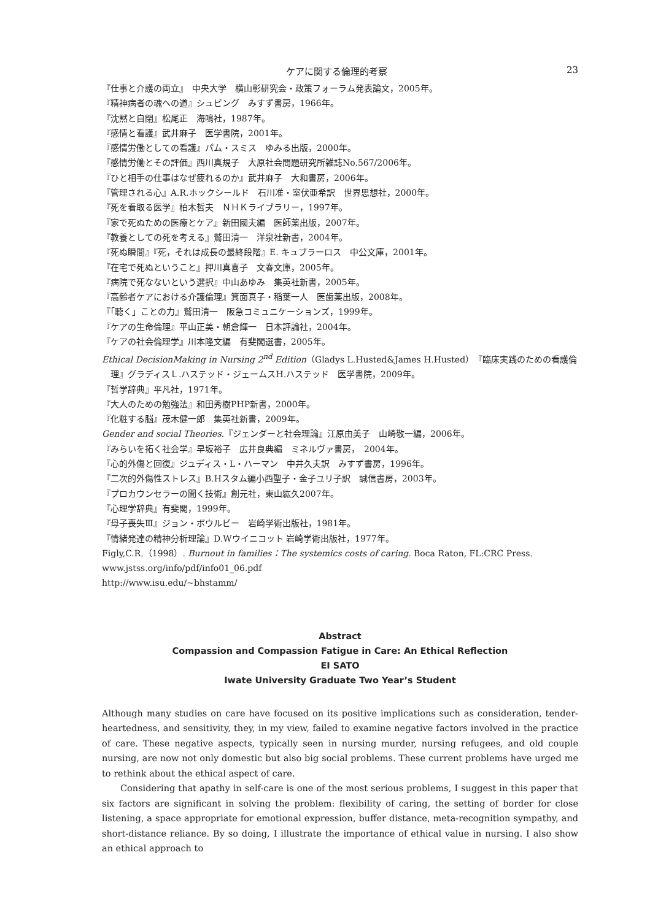ケアに関する倫理的考察 23
『仕事と介護の両立』　中央大学　横山彰研究会・政策フォーラム発表論文，2005年。
『精神病者の魂への道』シュビング　みすず書房，1966年。
『沈黙と自閉』松尾正　海鳴社，1987年。
『感情と看護』武井麻子　医学書院，2001年。
『感情労働としての看護』パム・スミス　ゆみる出版，2000年。
『感情労働とその評価』西川真規子　大原社会問題研究所雑誌No.567/2006年。
『ひと相手の仕事はなぜ疲れるのか』武井麻子　大和書房，2006年。
『管理される心』A.R.ホックシールド　石川准・室伏亜希訳　世界思想社，2000年。
『死を看取る医学』柏木哲夫　ＮＨＫライブラリー，1997年。
『家で死ぬための医療とケア』新田國夫編　医師薬出版，2007年。
『教養としての死を考える』鷲田清一　洋泉社新書，2004年。
『死ぬ瞬間』『死，それは成長の最終段階』E. キュブラーロス　中公文庫，2001年。
『在宅で死ぬということ』押川真喜子　文春文庫，2005年。
『病院で死なないという選択』中山あゆみ　集英社新書，2005年。
『高齢者ケアにおける介護倫理』箕面真子・稲葉一人　医歯薬出版，2008年。
『「聴く」ことの力』鷲田清一　阪急コミュニケーションズ，1999年。
『ケアの生命倫理』平山正美・朝倉輝一　日本評論社，2004年。
『ケアの社会倫理学』川本隆文編　有斐閣選書，2005年。
Ethical DecisionMaking in Nursing 2<sup>nd</sup> Edition（Gladys L.Husted&James H.Husted）『臨床実践のための看護倫理』グラディスＬ.ハステッド・ジェームスH.ハステッド　医学書院，2009年。
『哲学辞典』平凡社，1971年。
『大人のための勉強法』和田秀樹PHP新書，2000年。
『化粧する脳』茂木健一郎　集英社新書，2009年。
Gender and social Theories.『ジェンダーと社会理論』江原由美子　山崎敬一編，2006年。
『みらいを拓く社会学』早坂裕子　広井良典編　ミネルヴァ書房，　2004年。
『心的外傷と回復』ジュディス・L・ハーマン　中井久夫訳　みすず書房，1996年。
『二次的外傷性ストレス』B.Hスタム編小西聖子・金子ユリ子訳　誠信書房，2003年。
『プロカウンセラーの聞く技術』創元社，東山紘久2007年。
『心理学辞典』有斐閣，1999年。
『母子喪失Ⅲ』ジョン・ボウルビー　岩崎学術出版社，1981年。
『情緒発達の精神分析理論』D.Wウイニコット 岩崎学術出版社，1977年。
Figly,C.R.（1998）. Burnout in families：The systemics costs of caring. Boca Raton, FL:CRC Press.
www.jstss.org/info/pdf/info01_06.pdf
http://www.isu.edu/~bhstamm/
Abstract
Compassion and Compassion Fatigue in Care: An Ethical Reflection
EI SATO
Iwate University Graduate Two Year’s Student
Although many studies on care have focused on its positive implications such as consideration, tender-heartedness, and sensitivity, they, in my view, failed to examine negative factors involved in the practice of care. These negative aspects, typically seen in nursing murder, nursing refugees, and old couple nursing, are now not only domestic but also big social problems. These current problems have urged me to rethink about the ethical aspect of care.
Considering that apathy in self-care is one of the most serious problems, I suggest in this paper that six factors are significant in solving the problem: flexibility of caring, the setting of border for close listening, a space appropriate for emotional expression, buffer distance, meta-recognition sympathy, and short-distance reliance. By so doing, I illustrate the importance of ethical value in nursing. I also show an ethical approach to